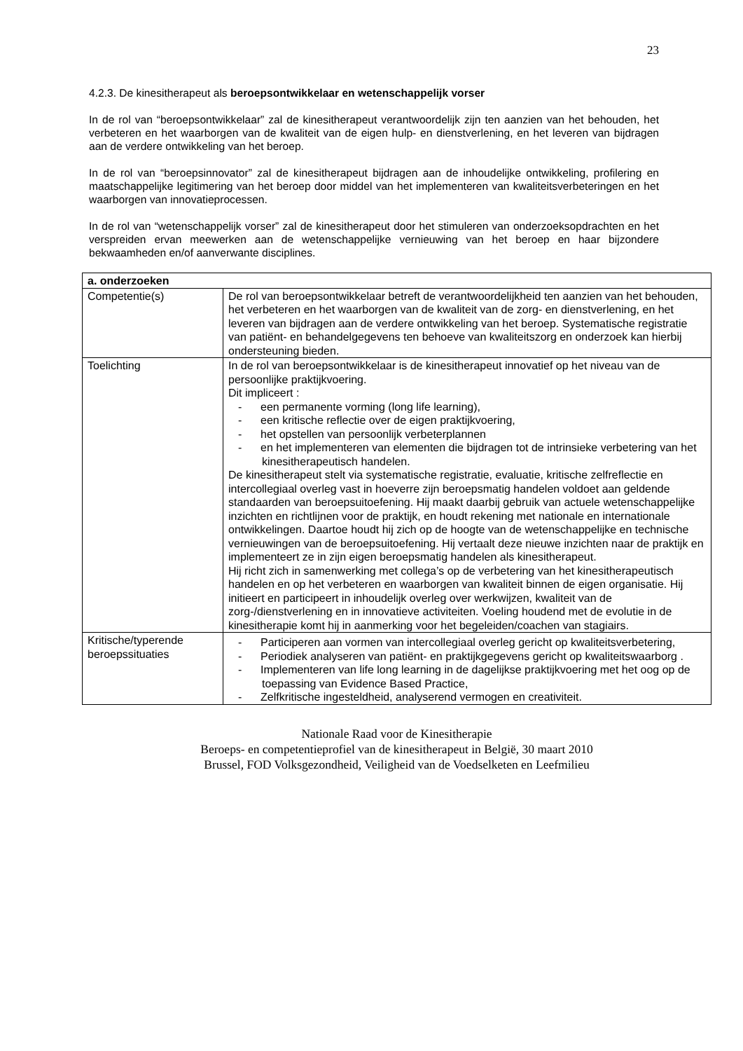23
4.2.3. De kinesitherapeut als beroepsontwikkelaar en wetenschappelijk vorser
In de rol van “beroepsontwikkelaar” zal de kinesitherapeut verantwoordelijk zijn ten aanzien van het behouden, het verbeteren en het waarborgen van de kwaliteit van de eigen hulp- en dienstverlening, en het leveren van bijdragen aan de verdere ontwikkeling van het beroep.
In de rol van “beroepsinnovator” zal de kinesitherapeut bijdragen aan de inhoudelijke ontwikkeling, profilering en maatschappelijke legitimering van het beroep door middel van het implementeren van kwaliteitsverbeteringen en het waarborgen van innovatieprocessen.
In de rol van “wetenschappelijk vorser” zal de kinesitherapeut door het stimuleren van onderzoeksopdrachten en het verspreiden ervan meewerken aan de wetenschappelijke vernieuwing van het beroep en haar bijzondere bekwaamheden en/of aanverwante disciplines.
| a. onderzoeken | |
| Competentie(s) | De rol van beroepsontwikkelaar betreft de verantwoordelijkheid ten aanzien van het behouden, het verbeteren en het waarborgen van de kwaliteit van de zorg- en dienstverlening, en het leveren van bijdragen aan de verdere ontwikkeling van het beroep. Systematische registratie van patiënt- en behandelgegevens ten behoeve van kwaliteitszorg en onderzoek kan hierbij ondersteuning bieden. |
| Toelichting | In de rol van beroepsontwikkelaar is de kinesitherapeut innovatief op het niveau van de persoonlijke praktijkvoering. Dit impliceert : - een permanente vorming (long life learning), - een kritische reflectie over de eigen praktijkvoering, - het opstellen van persoonlijk verbeterplannen - en het implementeren van elementen die bijdragen tot de intrinsieke verbetering van het kinesitherapeutisch handelen. De kinesitherapeut stelt via systematische registratie, evaluatie, kritische zelfreflectie en intercollegiaal overleg vast in hoeverre zijn beroepsmatig handelen voldoet aan geldende standaarden van beroepsuitoefening. Hij maakt daarbij gebruik van actuele wetenschappelijke inzichten en richtlijnen voor de praktijk, en houdt rekening met nationale en internationale ontwikkelingen. Daartoe houdt hij zich op de hoogte van de wetenschappelijke en technische vernieuwingen van de beroepsuitoefening. Hij vertaalt deze nieuwe inzichten naar de praktijk en implementeert ze in zijn eigen beroepsmatig handelen als kinesitherapeut. Hij richt zich in samenwerking met collega’s op de verbetering van het kinesitherapeutisch handelen en op het verbeteren en waarborgen van kwaliteit binnen de eigen organisatie. Hij initieert en participeert in inhoudelijk overleg over werkwijzen, kwaliteit van de zorg-/dienstverlening en in innovatieve activiteiten. Voeling houdend met de evolutie in de kinesitherapie komt hij in aanmerking voor het begeleiden/coachen van stagiairs. |
| Kritische/typerende beroepssituaties | - Participeren aan vormen van intercollegiaal overleg gericht op kwaliteitsverbetering, - Periodiek analyseren van patiënt- en praktijkgegevens gericht op kwaliteitswaarborg . - Implementeren van life long learning in de dagelijkse praktijkvoering met het oog op de toepassing van Evidence Based Practice, - Zelfkritische ingesteldheid, analyserend vermogen en creativiteit. |
Nationale Raad voor de Kinesitherapie
Beroeps- en competentieprofiel van de kinesitherapeut in België, 30 maart 2010
Brussel, FOD Volksgezondheid, Veiligheid van de Voedselketen en Leefmilieu